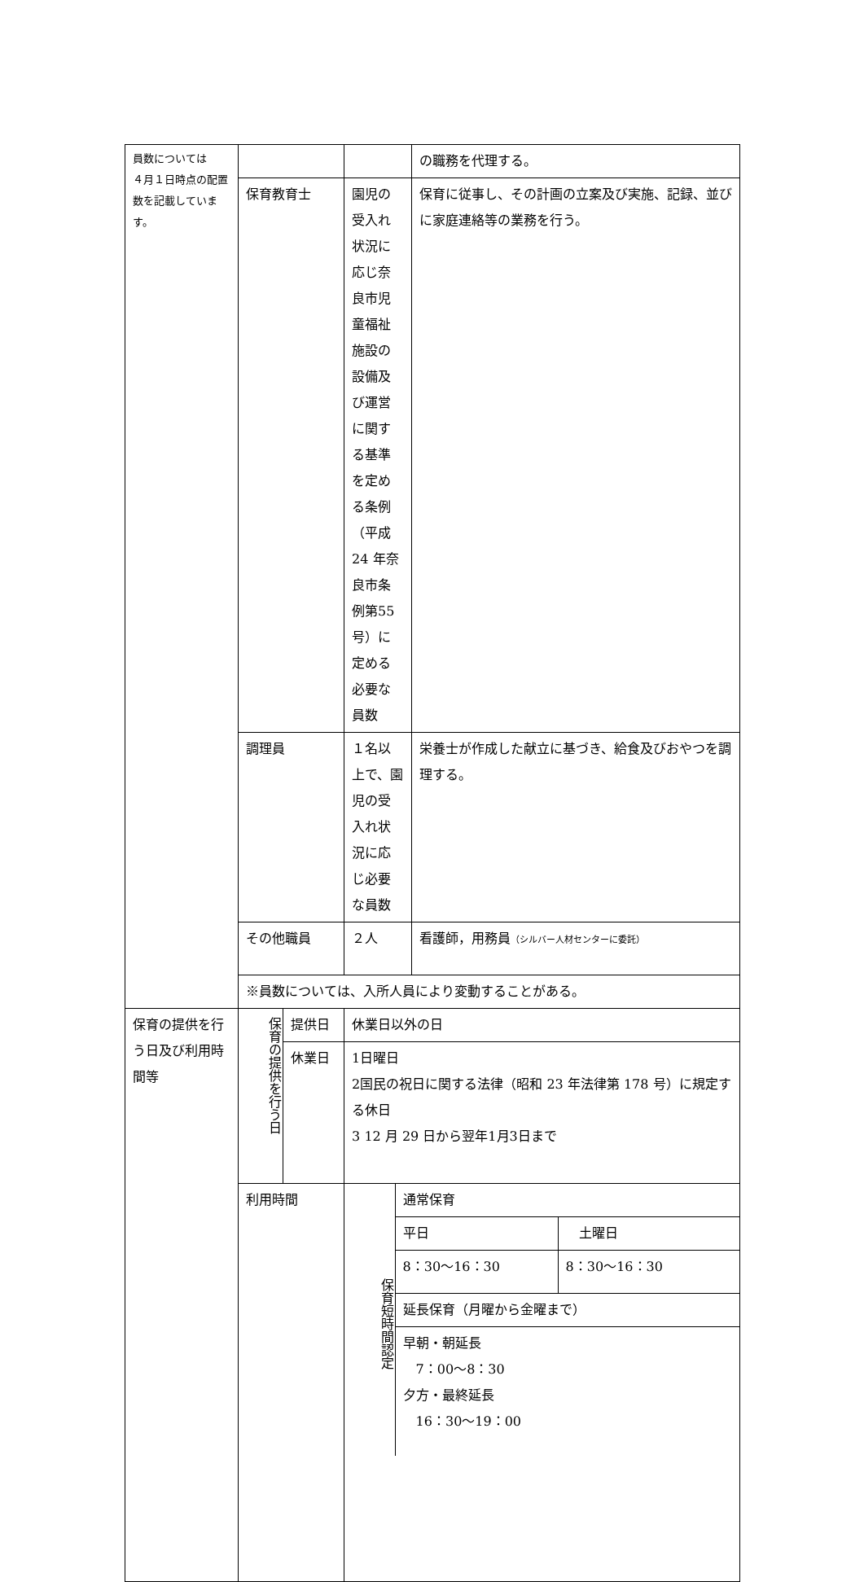| 員数については ４月１日時点の配置数を記載しています。 | | | | の職務を代理する。 |
| | 保育教育士 | | 園児の受入れ状況に応じ奈良市児童福祉施設の設備及び運営に関する基準を定める条例（平成24 年奈良市条例第55 号）に定める必要な員数 | 保育に従事し、その計画の立案及び実施、記録、並びに家庭連絡等の業務を行う。 |
| | 調理員 | | １名以上で、園児の受入れ状況に応じ必要な員数 | 栄養士が作成した献立に基づき、給食及びおやつを調理する。 |
| | その他職員 | | ２人 | 看護師，用務員 （シルバー人材センターに委託） |
| | ※員数については、入所人員により変動することがある。 | | | |
| 保育の提供を行う日及び利用時間等 | 保育の提供を行う日 | 提供日 | 休業日以外の日 | |
| | | 休業日 | 1日曜日 2国民の祝日に関する法律（昭和 23 年法律第 178 号）に規定する休日 3 12 月 29 日から翌年1月3日まで | |
| | 利用時間 | | / 保育短時間認定 / 通常保育 / / / / 平日 / 土曜日 / / / 8：30〜16：30 / 8：30〜16：30 / / / 延長保育（月曜から金曜まで） / / / / 早朝・朝延長 7：00〜8：30 夕方・最終延長 16：30〜19：00 / / | |